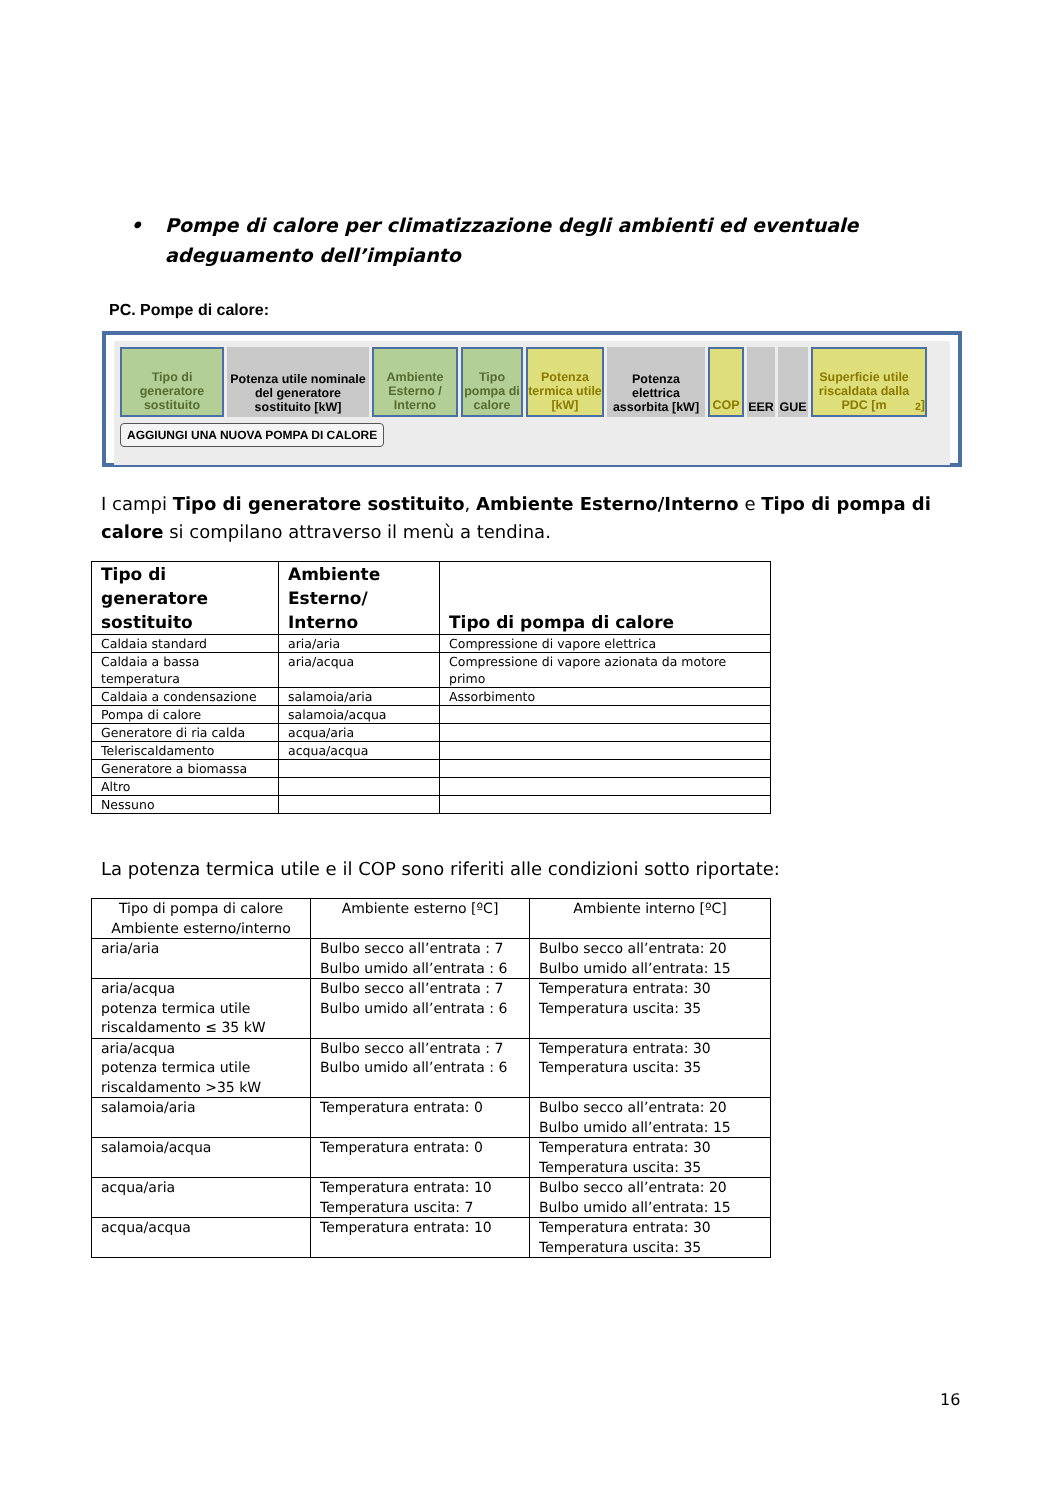• Pompe di calore per climatizzazione degli ambienti ed eventuale adeguamento dell’impianto
PC. Pompe di calore:
Tipo di generatore sostituito
Potenza utile nominale del generatore sostituito [kW]
Ambiente Esterno / Interno
Tipo pompa di calore
Potenza termica utile [kW]
Potenza elettrica assorbita [kW]
COP EER GUE Superficie utile riscaldata dalla PDC [m<sup>2</sup>]
AGGIUNGI UNA NUOVA POMPA DI CALORE
I campi Tipo di generatore sostituito, Ambiente Esterno/Interno e Tipo di pompa di calore si compilano attraverso il menù a tendina.
| Tipo di generatore sostituito | Ambiente Esterno/ Interno | Tipo di pompa di calore |
| --- | --- | --- |
| Caldaia standard | aria/aria | Compressione di vapore elettrica |
| Caldaia a bassa temperatura | aria/acqua | Compressione di vapore azionata da motore primo |
| Caldaia a condensazione | salamoia/aria | Assorbimento |
| Pompa di calore | salamoia/acqua | |
| Generatore di ria calda | acqua/aria | |
| Teleriscaldamento | acqua/acqua | |
| Generatore a biomassa | | |
| Altro | | |
| Nessuno | | |
La potenza termica utile e il COP sono riferiti alle condizioni sotto riportate:
| Tipo di pompa di calore Ambiente esterno/interno | Ambiente esterno [ºC] | Ambiente interno [ºC] |
| aria/aria | Bulbo secco all’entrata : 7 Bulbo umido all’entrata : 6 | Bulbo secco all’entrata: 20 Bulbo umido all’entrata: 15 |
| aria/acqua potenza termica utile riscaldamento ≤ 35 kW | Bulbo secco all’entrata : 7 Bulbo umido all’entrata : 6 | Temperatura entrata: 30 Temperatura uscita: 35 |
| aria/acqua potenza termica utile riscaldamento >35 kW | Bulbo secco all’entrata : 7 Bulbo umido all’entrata : 6 | Temperatura entrata: 30 Temperatura uscita: 35 |
| salamoia/aria | Temperatura entrata: 0 | Bulbo secco all’entrata: 20 Bulbo umido all’entrata: 15 |
| salamoia/acqua | Temperatura entrata: 0 | Temperatura entrata: 30 Temperatura uscita: 35 |
| acqua/aria | Temperatura entrata: 10 Temperatura uscita: 7 | Bulbo secco all’entrata: 20 Bulbo umido all’entrata: 15 |
| acqua/acqua | Temperatura entrata: 10 | Temperatura entrata: 30 Temperatura uscita: 35 |
16